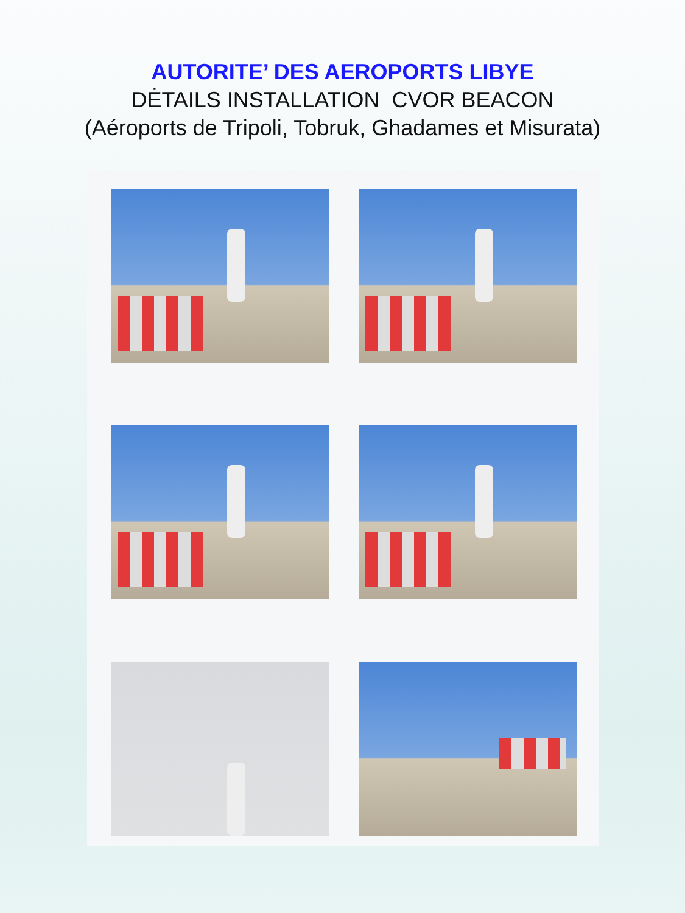AUTORITE’ DES AEROPORTS LIBYE
DĖTAILS INSTALLATION CVOR BEACON
(Aéroports de Tripoli, Tobruk, Ghadames et Misurata)